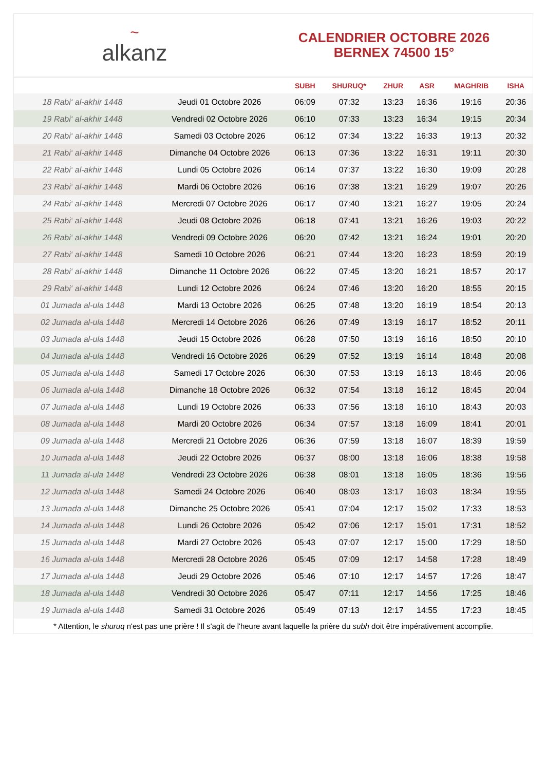~
alkanz
CALENDRIER OCTOBRE 2026
BERNEX 74500 15°
| | | SUBH | SHURUQ* | ZHUR | ASR | MAGHRIB | ISHA |
| --- | --- | --- | --- | --- | --- | --- | --- |
| 18 Rabi‘ al-akhir 1448 | Jeudi 01 Octobre 2026 | 06:09 | 07:32 | 13:23 | 16:36 | 19:16 | 20:36 |
| 19 Rabi‘ al-akhir 1448 | Vendredi 02 Octobre 2026 | 06:10 | 07:33 | 13:23 | 16:34 | 19:15 | 20:34 |
| 20 Rabi‘ al-akhir 1448 | Samedi 03 Octobre 2026 | 06:12 | 07:34 | 13:22 | 16:33 | 19:13 | 20:32 |
| 21 Rabi‘ al-akhir 1448 | Dimanche 04 Octobre 2026 | 06:13 | 07:36 | 13:22 | 16:31 | 19:11 | 20:30 |
| 22 Rabi‘ al-akhir 1448 | Lundi 05 Octobre 2026 | 06:14 | 07:37 | 13:22 | 16:30 | 19:09 | 20:28 |
| 23 Rabi‘ al-akhir 1448 | Mardi 06 Octobre 2026 | 06:16 | 07:38 | 13:21 | 16:29 | 19:07 | 20:26 |
| 24 Rabi‘ al-akhir 1448 | Mercredi 07 Octobre 2026 | 06:17 | 07:40 | 13:21 | 16:27 | 19:05 | 20:24 |
| 25 Rabi‘ al-akhir 1448 | Jeudi 08 Octobre 2026 | 06:18 | 07:41 | 13:21 | 16:26 | 19:03 | 20:22 |
| 26 Rabi‘ al-akhir 1448 | Vendredi 09 Octobre 2026 | 06:20 | 07:42 | 13:21 | 16:24 | 19:01 | 20:20 |
| 27 Rabi‘ al-akhir 1448 | Samedi 10 Octobre 2026 | 06:21 | 07:44 | 13:20 | 16:23 | 18:59 | 20:19 |
| 28 Rabi‘ al-akhir 1448 | Dimanche 11 Octobre 2026 | 06:22 | 07:45 | 13:20 | 16:21 | 18:57 | 20:17 |
| 29 Rabi‘ al-akhir 1448 | Lundi 12 Octobre 2026 | 06:24 | 07:46 | 13:20 | 16:20 | 18:55 | 20:15 |
| 01 Jumada al-ula 1448 | Mardi 13 Octobre 2026 | 06:25 | 07:48 | 13:20 | 16:19 | 18:54 | 20:13 |
| 02 Jumada al-ula 1448 | Mercredi 14 Octobre 2026 | 06:26 | 07:49 | 13:19 | 16:17 | 18:52 | 20:11 |
| 03 Jumada al-ula 1448 | Jeudi 15 Octobre 2026 | 06:28 | 07:50 | 13:19 | 16:16 | 18:50 | 20:10 |
| 04 Jumada al-ula 1448 | Vendredi 16 Octobre 2026 | 06:29 | 07:52 | 13:19 | 16:14 | 18:48 | 20:08 |
| 05 Jumada al-ula 1448 | Samedi 17 Octobre 2026 | 06:30 | 07:53 | 13:19 | 16:13 | 18:46 | 20:06 |
| 06 Jumada al-ula 1448 | Dimanche 18 Octobre 2026 | 06:32 | 07:54 | 13:18 | 16:12 | 18:45 | 20:04 |
| 07 Jumada al-ula 1448 | Lundi 19 Octobre 2026 | 06:33 | 07:56 | 13:18 | 16:10 | 18:43 | 20:03 |
| 08 Jumada al-ula 1448 | Mardi 20 Octobre 2026 | 06:34 | 07:57 | 13:18 | 16:09 | 18:41 | 20:01 |
| 09 Jumada al-ula 1448 | Mercredi 21 Octobre 2026 | 06:36 | 07:59 | 13:18 | 16:07 | 18:39 | 19:59 |
| 10 Jumada al-ula 1448 | Jeudi 22 Octobre 2026 | 06:37 | 08:00 | 13:18 | 16:06 | 18:38 | 19:58 |
| 11 Jumada al-ula 1448 | Vendredi 23 Octobre 2026 | 06:38 | 08:01 | 13:18 | 16:05 | 18:36 | 19:56 |
| 12 Jumada al-ula 1448 | Samedi 24 Octobre 2026 | 06:40 | 08:03 | 13:17 | 16:03 | 18:34 | 19:55 |
| 13 Jumada al-ula 1448 | Dimanche 25 Octobre 2026 | 05:41 | 07:04 | 12:17 | 15:02 | 17:33 | 18:53 |
| 14 Jumada al-ula 1448 | Lundi 26 Octobre 2026 | 05:42 | 07:06 | 12:17 | 15:01 | 17:31 | 18:52 |
| 15 Jumada al-ula 1448 | Mardi 27 Octobre 2026 | 05:43 | 07:07 | 12:17 | 15:00 | 17:29 | 18:50 |
| 16 Jumada al-ula 1448 | Mercredi 28 Octobre 2026 | 05:45 | 07:09 | 12:17 | 14:58 | 17:28 | 18:49 |
| 17 Jumada al-ula 1448 | Jeudi 29 Octobre 2026 | 05:46 | 07:10 | 12:17 | 14:57 | 17:26 | 18:47 |
| 18 Jumada al-ula 1448 | Vendredi 30 Octobre 2026 | 05:47 | 07:11 | 12:17 | 14:56 | 17:25 | 18:46 |
| 19 Jumada al-ula 1448 | Samedi 31 Octobre 2026 | 05:49 | 07:13 | 12:17 | 14:55 | 17:23 | 18:45 |
* Attention, le shuruq n'est pas une prière ! Il s'agit de l'heure avant laquelle la prière du subh doit être impérativement accomplie.